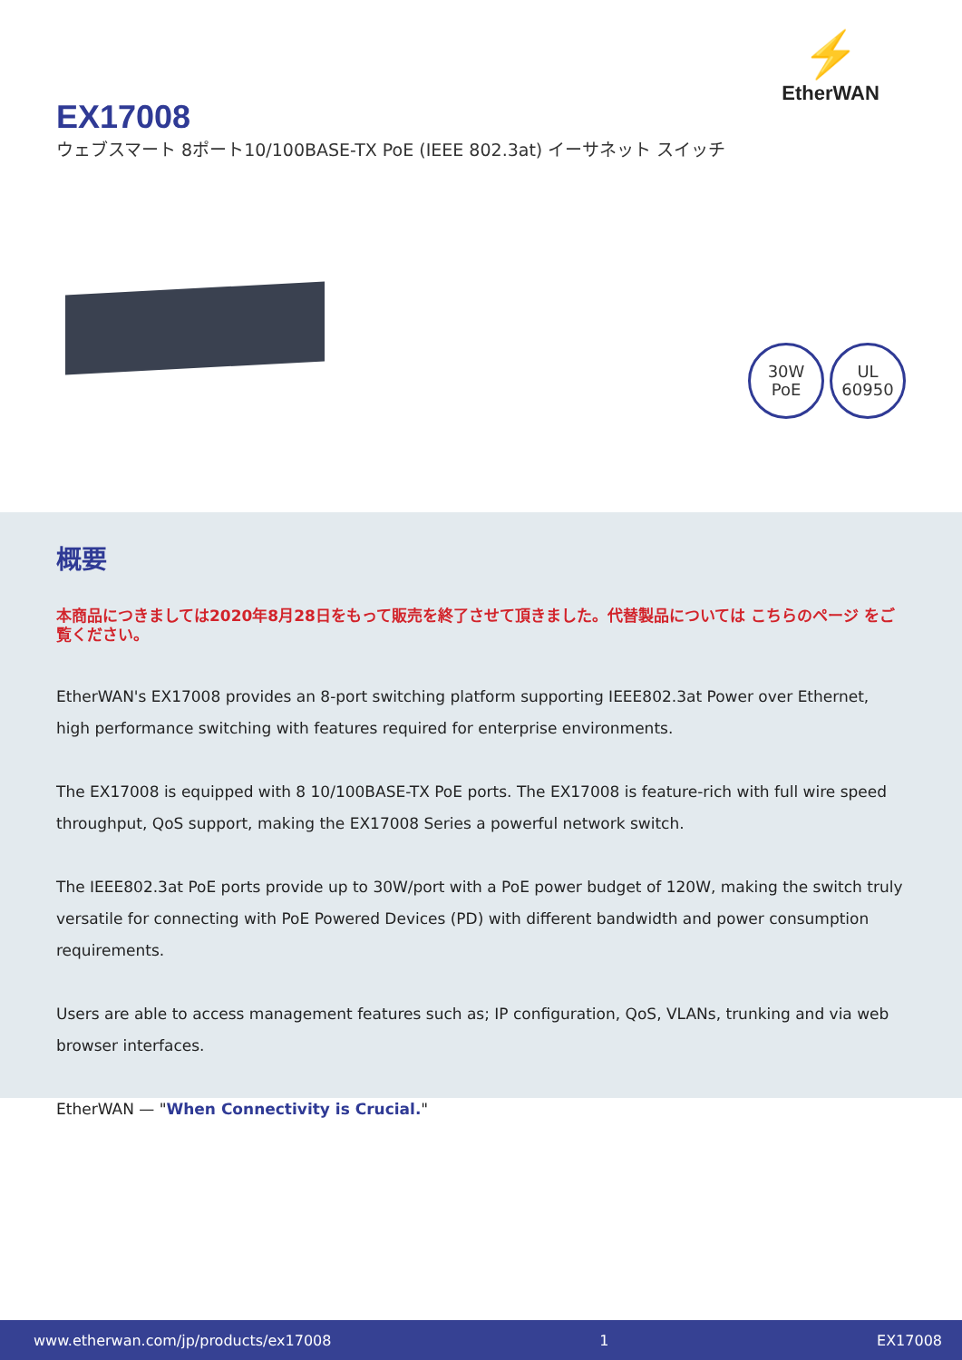⚡
EtherWAN
EX17008
ウェブスマート 8ポート10/100BASE-TX PoE (IEEE 802.3at) イーサネット スイッチ
30W
PoE
UL
60950
概要
本商品につきましては2020年8月28日をもって販売を終了させて頂きました。代替製品については こちらのページ をご覧ください。
EtherWAN's EX17008 provides an 8-port switching platform supporting IEEE802.3at Power over Ethernet, high performance switching with features required for enterprise environments.
The EX17008 is equipped with 8 10/100BASE-TX PoE ports. The EX17008 is feature-rich with full wire speed throughput, QoS support, making the EX17008 Series a powerful network switch.
The IEEE802.3at PoE ports provide up to 30W/port with a PoE power budget of 120W, making the switch truly versatile for connecting with PoE Powered Devices (PD) with different bandwidth and power consumption requirements.
Users are able to access management features such as; IP configuration, QoS, VLANs, trunking and via web browser interfaces.
EtherWAN — "When Connectivity is Crucial."
www.etherwan.com/jp/products/ex17008 1 EX17008